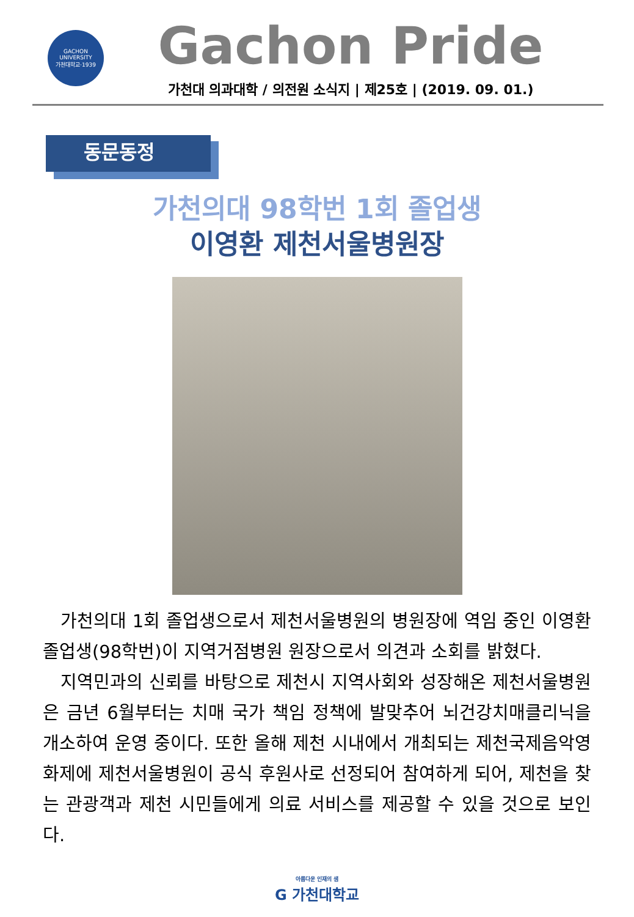GACHON UNIVERSITY
가천대학교·1939
Gachon Pride
가천대 의과대학 / 의전원 소식지 | 제25호 | (2019. 09. 01.)
동문동정
가천의대 98학번 1회 졸업생
이영환 제천서울병원장
가천의대 1회 졸업생으로서 제천서울병원의 병원장에 역임 중인 이영환 졸업생(98학번)이 지역거점병원 원장으로서 의견과 소회를 밝혔다.
지역민과의 신뢰를 바탕으로 제천시 지역사회와 성장해온 제천서울병원은 금년 6월부터는 치매 국가 책임 정책에 발맞추어 뇌건강치매클리닉을 개소하여 운영 중이다. 또한 올해 제천 시내에서 개최되는 제천국제음악영화제에 제천서울병원이 공식 후원사로 선정되어 참여하게 되어, 제천을 찾는 관광객과 제천 시민들에게 의료 서비스를 제공할 수 있을 것으로 보인다.
아름다운 인재의 샘
G 가천대학교